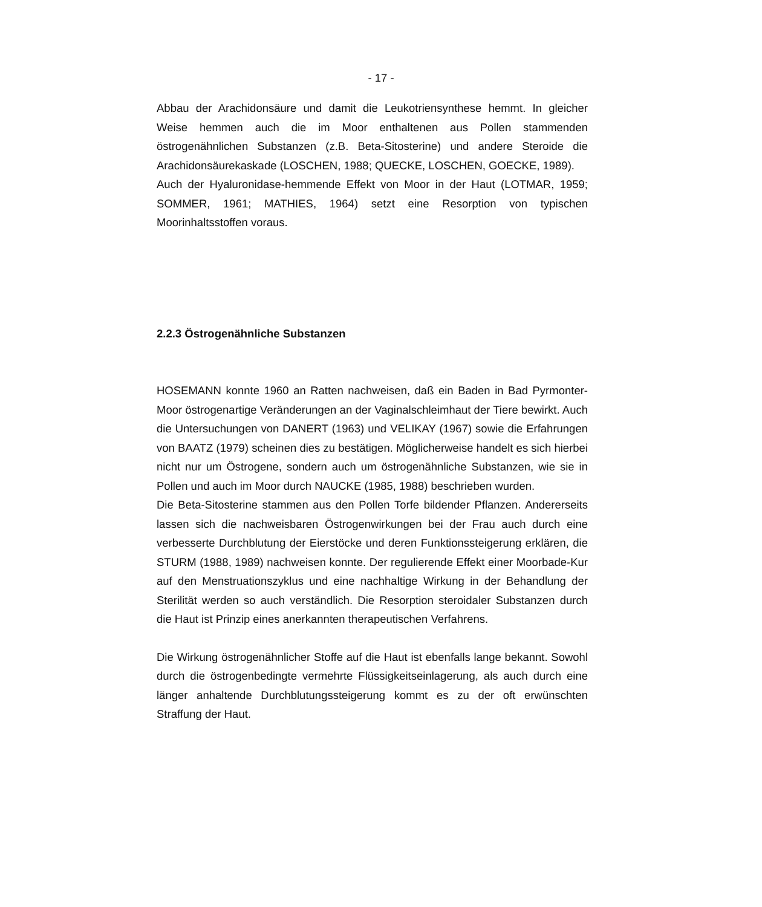- 17 -
Abbau der Arachidonsäure und damit die Leukotriensynthese hemmt. In gleicher Weise hemmen auch die im Moor enthaltenen aus Pollen stammenden östrogenähnlichen Substanzen (z.B. Beta-Sitosterine) und andere Steroide die Arachidonsäurekaskade (LOSCHEN, 1988; QUECKE, LOSCHEN, GOECKE, 1989).
Auch der Hyaluronidase-hemmende Effekt von Moor in der Haut (LOTMAR, 1959; SOMMER, 1961; MATHIES, 1964) setzt eine Resorption von typischen Moorinhaltsstoffen voraus.
2.2.3 Östrogenähnliche Substanzen
HOSEMANN konnte 1960 an Ratten nachweisen, daß ein Baden in Bad Pyrmonter-Moor östrogenartige Veränderungen an der Vaginalschleimhaut der Tiere bewirkt. Auch die Untersuchungen von DANERT (1963) und VELIKAY (1967) sowie die Erfahrungen von BAATZ (1979) scheinen dies zu bestätigen. Möglicherweise handelt es sich hierbei nicht nur um Östrogene, sondern auch um östrogenähnliche Substanzen, wie sie in Pollen und auch im Moor durch NAUCKE (1985, 1988) beschrieben wurden.
Die Beta-Sitosterine stammen aus den Pollen Torfe bildender Pflanzen. Andererseits lassen sich die nachweisbaren Östrogenwirkungen bei der Frau auch durch eine verbesserte Durchblutung der Eierstöcke und deren Funktionssteigerung erklären, die STURM (1988, 1989) nachweisen konnte. Der regulierende Effekt einer Moorbade-Kur auf den Menstruationszyklus und eine nachhaltige Wirkung in der Behandlung der Sterilität werden so auch verständlich. Die Resorption steroidaler Substanzen durch die Haut ist Prinzip eines anerkannten therapeutischen Verfahrens.
Die Wirkung östrogenähnlicher Stoffe auf die Haut ist ebenfalls lange bekannt. Sowohl durch die östrogenbedingte vermehrte Flüssigkeitseinlagerung, als auch durch eine länger anhaltende Durchblutungssteigerung kommt es zu der oft erwünschten Straffung der Haut.